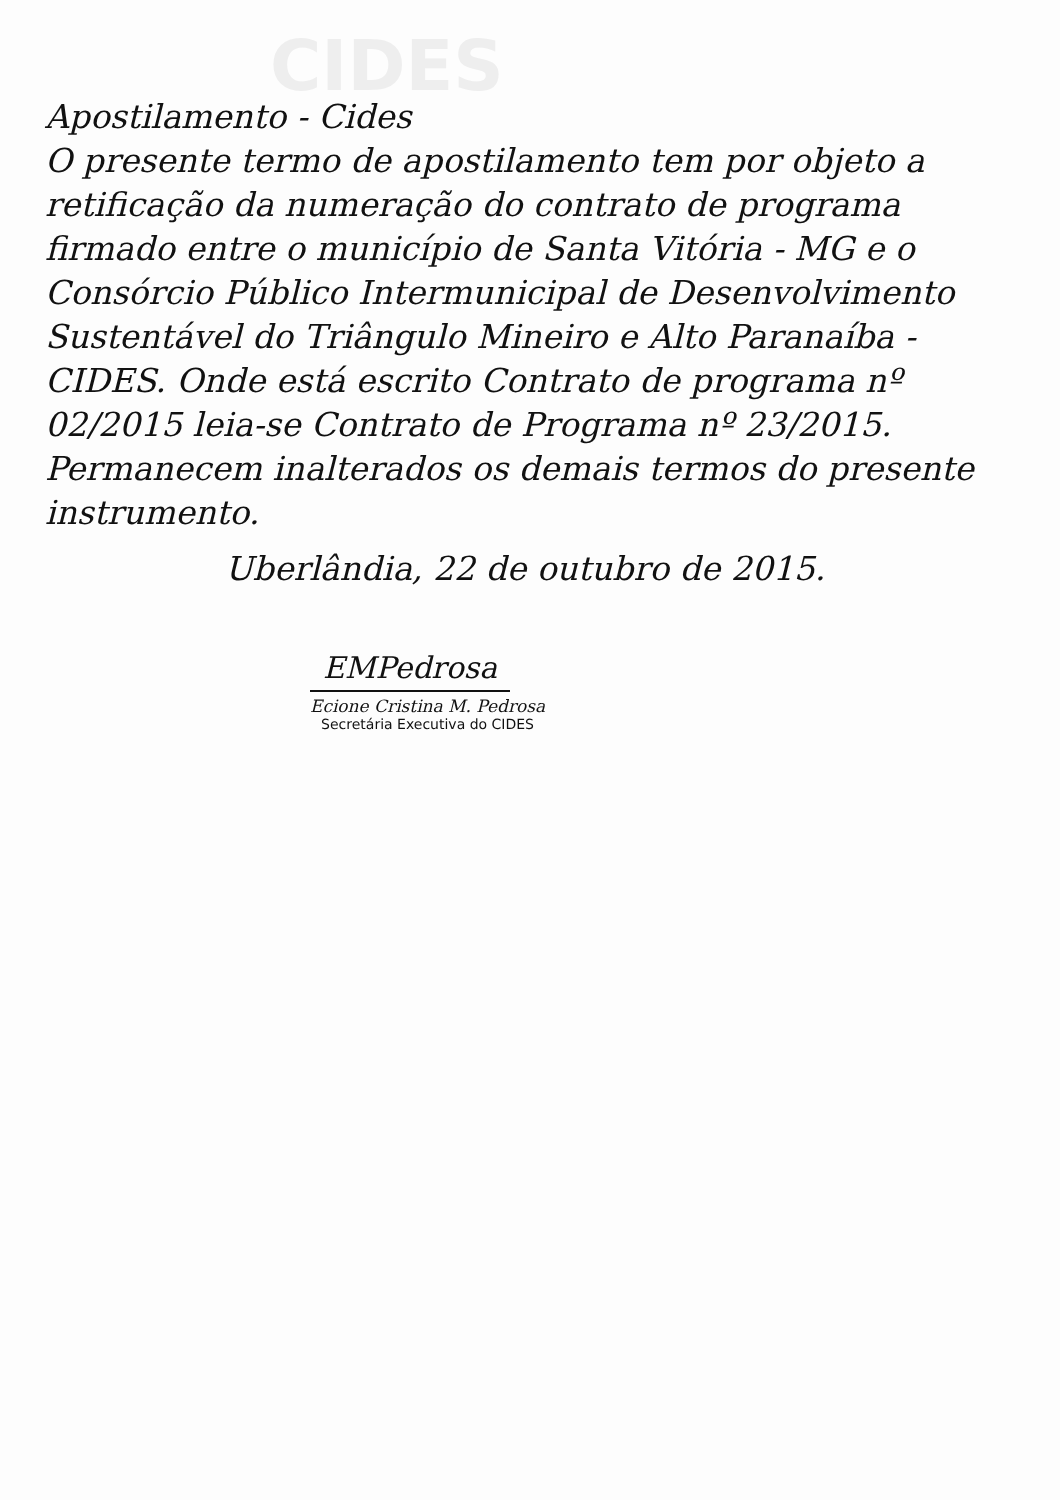CIDES
Apostilamento - Cides
O presente termo de apostilamento tem por objeto a retificação da numeração do contrato de programa firmado entre o município de Santa Vitória - MG e o Consórcio Público Intermunicipal de Desenvolvimento Sustentável do Triângulo Mineiro e Alto Paranaíba - CIDES. Onde está escrito Contrato de programa nº 02/2015 leia-se Contrato de Programa nº 23/2015. Permanecem inalterados os demais termos do presente instrumento.
Uberlândia, 22 de outubro de 2015.
EMPedrosa
Ecione Cristina M. Pedrosa
Secretária Executiva do CIDES